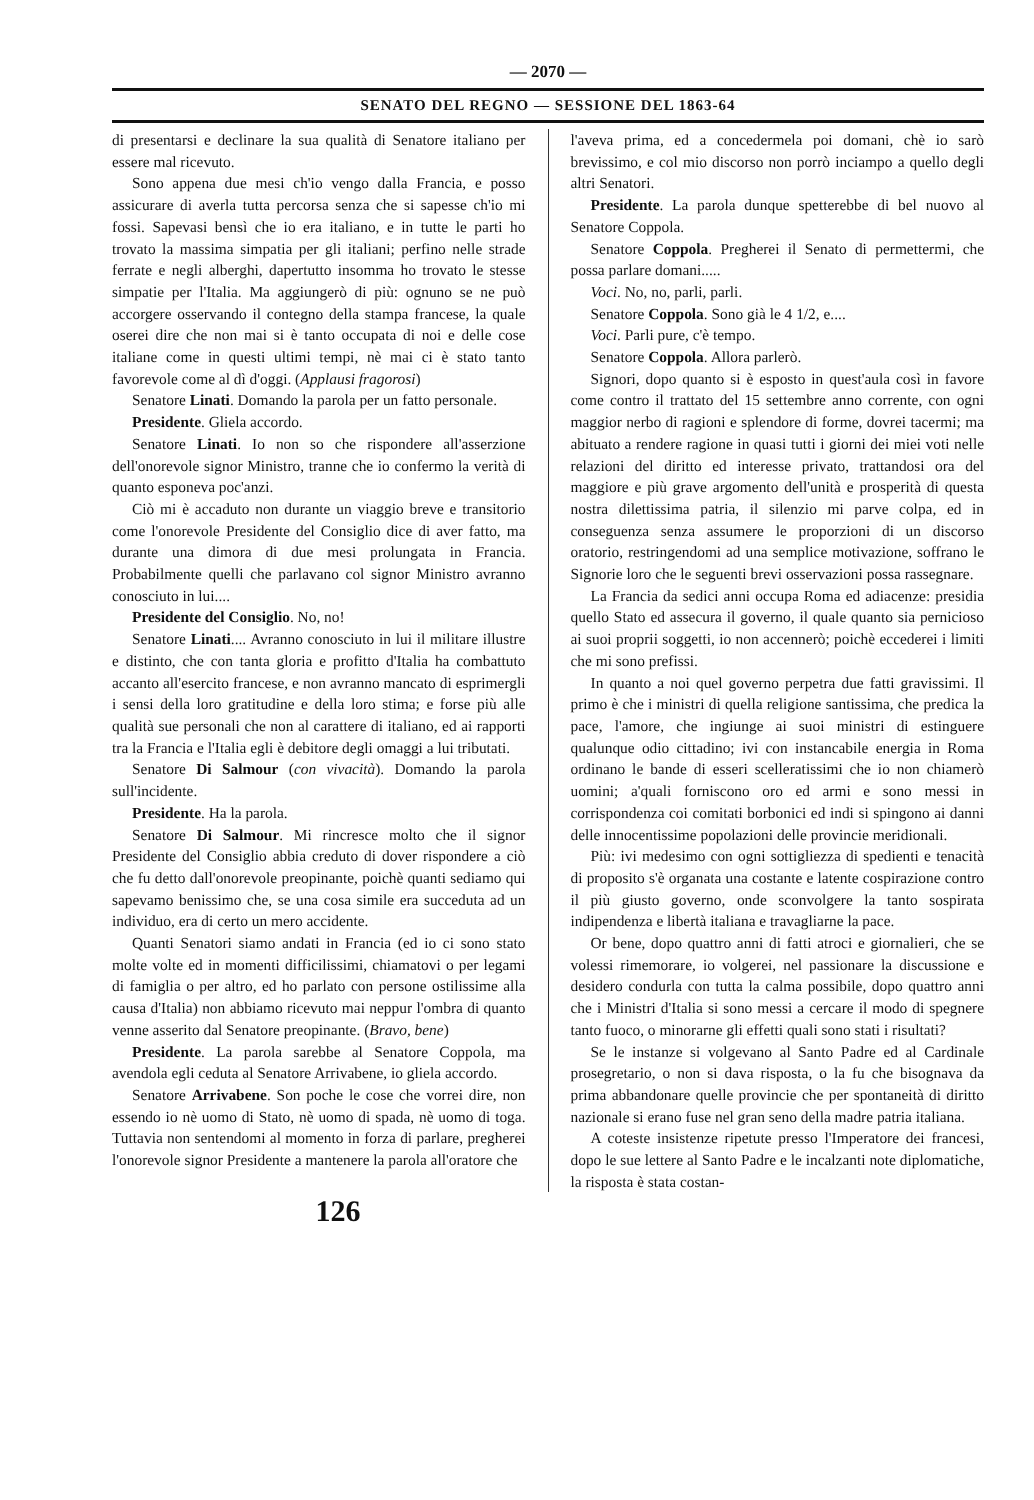— 2070 —
SENATO DEL REGNO — SESSIONE DEL 1863-64
di presentarsi e declinare la sua qualità di Senatore italiano per essere mal ricevuto.
Sono appena due mesi ch'io vengo dalla Francia, e posso assicurare di averla tutta percorsa senza che si sapesse ch'io mi fossi. Sapevasi bensì che io era italiano, e in tutte le parti ho trovato la massima simpatia per gli italiani; perfino nelle strade ferrate e negli alberghi, dapertutto insomma ho trovato le stesse simpatie per l'Italia. Ma aggiungerò di più: ognuno se ne può accorgere osservando il contegno della stampa francese, la quale oserei dire che non mai si è tanto occupata di noi e delle cose italiane come in questi ultimi tempi, nè mai ci è stato tanto favorevole come al dì d'oggi. (Applausi fragorosi)
Senatore Linati. Domando la parola per un fatto personale.
Presidente. Gliela accordo.
Senatore Linati. Io non so che rispondere all'asserzione dell'onorevole signor Ministro, tranne che io confermo la verità di quanto esponeva poc'anzi.
Ciò mi è accaduto non durante un viaggio breve e transitorio come l'onorevole Presidente del Consiglio dice di aver fatto, ma durante una dimora di due mesi prolungata in Francia. Probabilmente quelli che parlavano col signor Ministro avranno conosciuto in lui....
Presidente del Consiglio. No, no!
Senatore Linati.... Avranno conosciuto in lui il militare illustre e distinto, che con tanta gloria e profitto d'Italia ha combattuto accanto all'esercito francese, e non avranno mancato di esprimergli i sensi della loro gratitudine e della loro stima; e forse più alle qualità sue personali che non al carattere di italiano, ed ai rapporti tra la Francia e l'Italia egli è debitore degli omaggi a lui tributati.
Senatore Di Salmour (con vivacità). Domando la parola sull'incidente.
Presidente. Ha la parola.
Senatore Di Salmour. Mi rincresce molto che il signor Presidente del Consiglio abbia creduto di dover rispondere a ciò che fu detto dall'onorevole preopinante, poichè quanti sediamo qui sapevamo benissimo che, se una cosa simile era succeduta ad un individuo, era di certo un mero accidente.
Quanti Senatori siamo andati in Francia (ed io ci sono stato molte volte ed in momenti difficilissimi, chiamatovi o per legami di famiglia o per altro, ed ho parlato con persone ostilissime alla causa d'Italia) non abbiamo ricevuto mai neppur l'ombra di quanto venne asserito dal Senatore preopinante. (Bravo, bene)
Presidente. La parola sarebbe al Senatore Coppola, ma avendola egli ceduta al Senatore Arrivabene, io gliela accordo.
Senatore Arrivabene. Son poche le cose che vorrei dire, non essendo io nè uomo di Stato, nè uomo di spada, nè uomo di toga. Tuttavia non sentendomi al momento in forza di parlare, pregherei l'onorevole signor Presidente a mantenere la parola all'oratore che
l'aveva prima, ed a concedermela poi domani, chè io sarò brevissimo, e col mio discorso non porrò inciampo a quello degli altri Senatori.
Presidente. La parola dunque spetterebbe di bel nuovo al Senatore Coppola.
Senatore Coppola. Pregherei il Senato di permettermi, che possa parlare domani.....
Voci. No, no, parli, parli.
Senatore Coppola. Sono già le 4 1/2, e....
Voci. Parli pure, c'è tempo.
Senatore Coppola. Allora parlerò.
Signori, dopo quanto si è esposto in quest'aula così in favore come contro il trattato del 15 settembre anno corrente, con ogni maggior nerbo di ragioni e splendore di forme, dovrei tacermi; ma abituato a rendere ragione in quasi tutti i giorni dei miei voti nelle relazioni del diritto ed interesse privato, trattandosi ora del maggiore e più grave argomento dell'unità e prosperità di questa nostra dilettissima patria, il silenzio mi parve colpa, ed in conseguenza senza assumere le proporzioni di un discorso oratorio, restringendomi ad una semplice motivazione, soffrano le Signorie loro che le seguenti brevi osservazioni possa rassegnare.
La Francia da sedici anni occupa Roma ed adiacenze: presidia quello Stato ed assecura il governo, il quale quanto sia pernicioso ai suoi proprii soggetti, io non accennerò; poichè eccederei i limiti che mi sono prefissi.
In quanto a noi quel governo perpetra due fatti gravissimi. Il primo è che i ministri di quella religione santissima, che predica la pace, l'amore, che ingiunge ai suoi ministri di estinguere qualunque odio cittadino; ivi con instancabile energia in Roma ordinano le bande di esseri scelleratissimi che io non chiamerò uomini; a'quali forniscono oro ed armi e sono messi in corrispondenza coi comitati borbonici ed indi si spingono ai danni delle innocentissime popolazioni delle provincie meridionali.
Più: ivi medesimo con ogni sottigliezza di spedienti e tenacità di proposito s'è organata una costante e latente cospirazione contro il più giusto governo, onde sconvolgere la tanto sospirata indipendenza e libertà italiana e travagliarne la pace.
Or bene, dopo quattro anni di fatti atroci e giornalieri, che se volessi rimemorare, io volgerei, nel passionare la discussione e desidero condurla con tutta la calma possibile, dopo quattro anni che i Ministri d'Italia si sono messi a cercare il modo di spegnere tanto fuoco, o minorarne gli effetti quali sono stati i risultati?
Se le instanze si volgevano al Santo Padre ed al Cardinale prosegretario, o non si dava risposta, o la fu che bisognava da prima abbandonare quelle provincie che per spontaneità di diritto nazionale si erano fuse nel gran seno della madre patria italiana.
A coteste insistenze ripetute presso l'Imperatore dei francesi, dopo le sue lettere al Santo Padre e le incalzanti note diplomatiche, la risposta è stata costan-
126